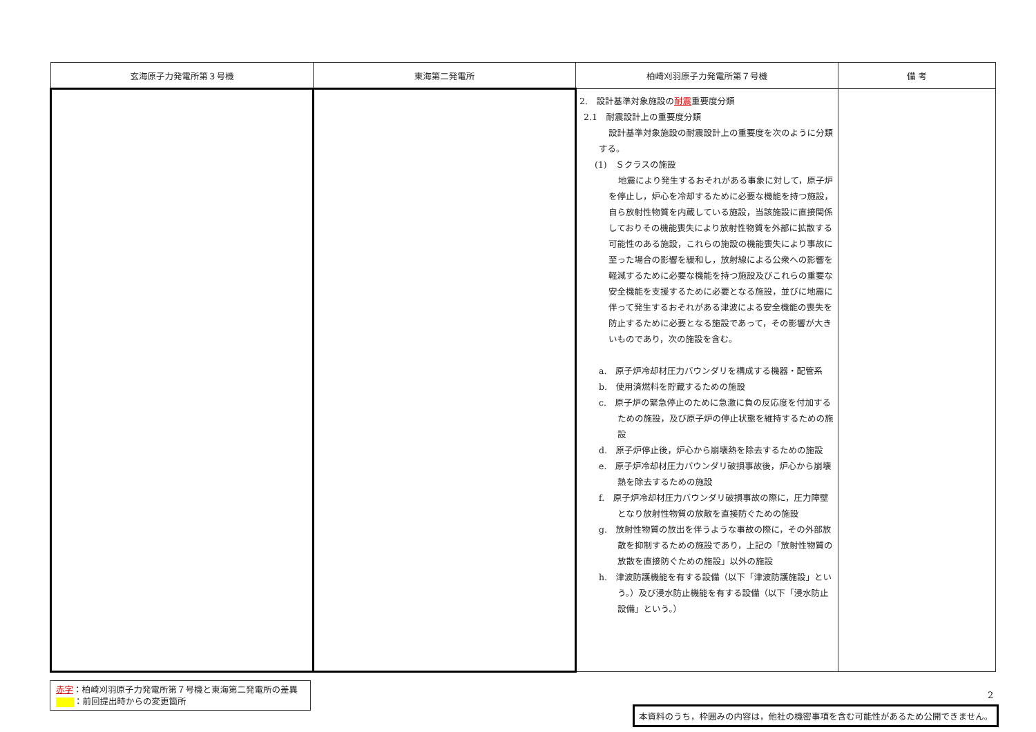| 玄海原子力発電所第３号機 | 東海第二発電所 | 柏崎刈羽原子力発電所第７号機 | 備 考 |
| --- | --- | --- | --- |
| | | 2. 設計基準対象施設の 耐震 重要度分類 2.1 耐震設計上の重要度分類 設計基準対象施設の耐震設計上の重要度を次のように分類する。 (1) Ｓクラスの施設 地震により発生するおそれがある事象に対して，原子炉を停止し，炉心を冷却するために必要な機能を持つ施設，自ら放射性物質を内蔵している施設，当該施設に直接関係しておりその機能喪失により放射性物質を外部に拡散する可能性のある施設，これらの施設の機能喪失により事故に至った場合の影響を緩和し，放射線による公衆への影響を軽減するために必要な機能を持つ施設及びこれらの重要な安全機能を支援するために必要となる施設，並びに地震に伴って発生するおそれがある津波による安全機能の喪失を防止するために必要となる施設であって，その影響が大きいものであり，次の施設を含む。 a. 原子炉冷却材圧力バウンダリを構成する機器・配管系 b. 使用済燃料を貯蔵するための施設 c. 原子炉の緊急停止のために急激に負の反応度を付加するための施設，及び原子炉の停止状態を維持するための施設 d. 原子炉停止後，炉心から崩壊熱を除去するための施設 e. 原子炉冷却材圧力バウンダリ破損事故後，炉心から崩壊熱を除去するための施設 f. 原子炉冷却材圧力バウンダリ破損事故の際に，圧力障壁となり放射性物質の放散を直接防ぐための施設 g. 放射性物質の放出を伴うような事故の際に，その外部放散を抑制するための施設であり，上記の「放射性物質の放散を直接防ぐための施設」以外の施設 h. 津波防護機能を有する設備（以下「津波防護施設」という。）及び浸水防止機能を有する設備（以下「浸水防止設備」という。） | |
赤字：柏崎刈羽原子力発電所第７号機と東海第二発電所の差異
：前回提出時からの変更箇所
2
本資料のうち，枠囲みの内容は，他社の機密事項を含む可能性があるため公開できません。